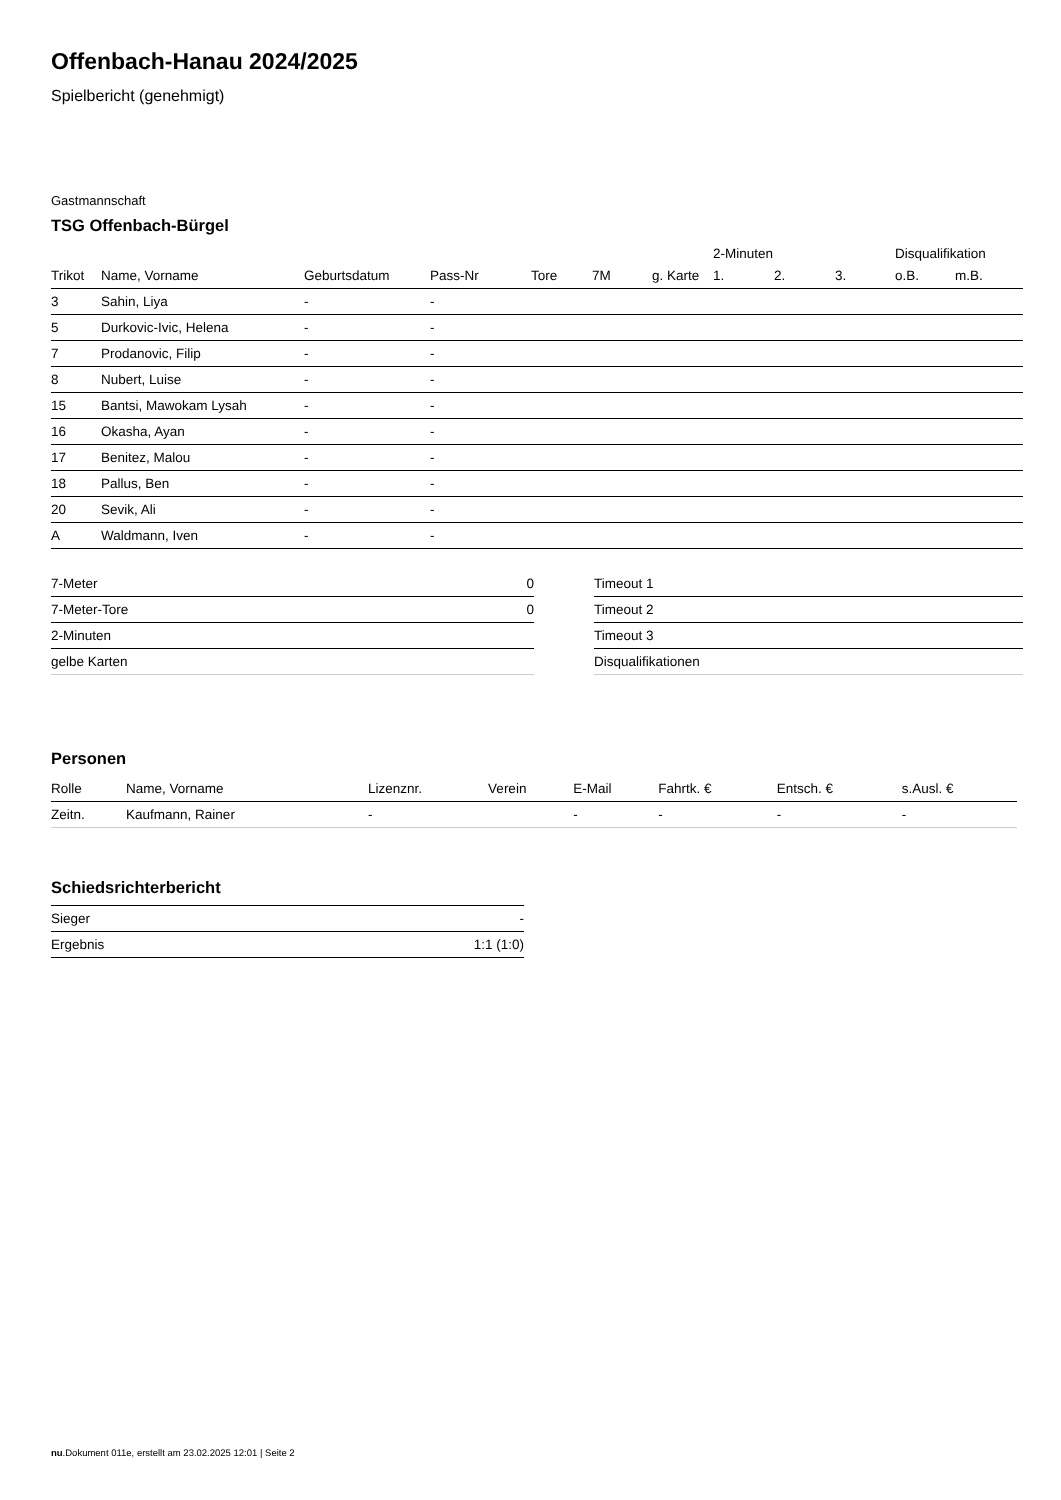Offenbach-Hanau 2024/2025
Spielbericht (genehmigt)
Gastmannschaft
TSG Offenbach-Bürgel
| | | | | | | | 2-Minuten | | | Disqualifikation | |
| --- | --- | --- | --- | --- | --- | --- | --- | --- | --- | --- | --- |
| Trikot | Name, Vorname | Geburtsdatum | Pass-Nr | Tore | 7M | g. Karte | 1. | 2. | 3. | o.B. | m.B. |
| 3 | Sahin, Liya | - | - | | | | | | | | |
| 5 | Durkovic-Ivic, Helena | - | - | | | | | | | | |
| 7 | Prodanovic, Filip | - | - | | | | | | | | |
| 8 | Nubert, Luise | - | - | | | | | | | | |
| 15 | Bantsi, Mawokam Lysah | - | - | | | | | | | | |
| 16 | Okasha, Ayan | - | - | | | | | | | | |
| 17 | Benitez, Malou | - | - | | | | | | | | |
| 18 | Pallus, Ben | - | - | | | | | | | | |
| 20 | Sevik, Ali | - | - | | | | | | | | |
| A | Waldmann, Iven | - | - | | | | | | | | |
| 7-Meter | 0 |
| 7-Meter-Tore | 0 |
| 2-Minuten | |
| gelbe Karten | |
| Timeout 1 |
| Timeout 2 |
| Timeout 3 |
| Disqualifikationen |
Personen
| Rolle | Name, Vorname | Lizenznr. | Verein | E-Mail | Fahrtk. € | Entsch. € | s.Ausl. € |
| --- | --- | --- | --- | --- | --- | --- | --- |
| Zeitn. | Kaufmann, Rainer | - | | - | - | - | - |
Schiedsrichterbericht
| Sieger | - |
| Ergebnis | 1:1 (1:0) |
nu.Dokument 011e, erstellt am 23.02.2025 12:01 | Seite 2